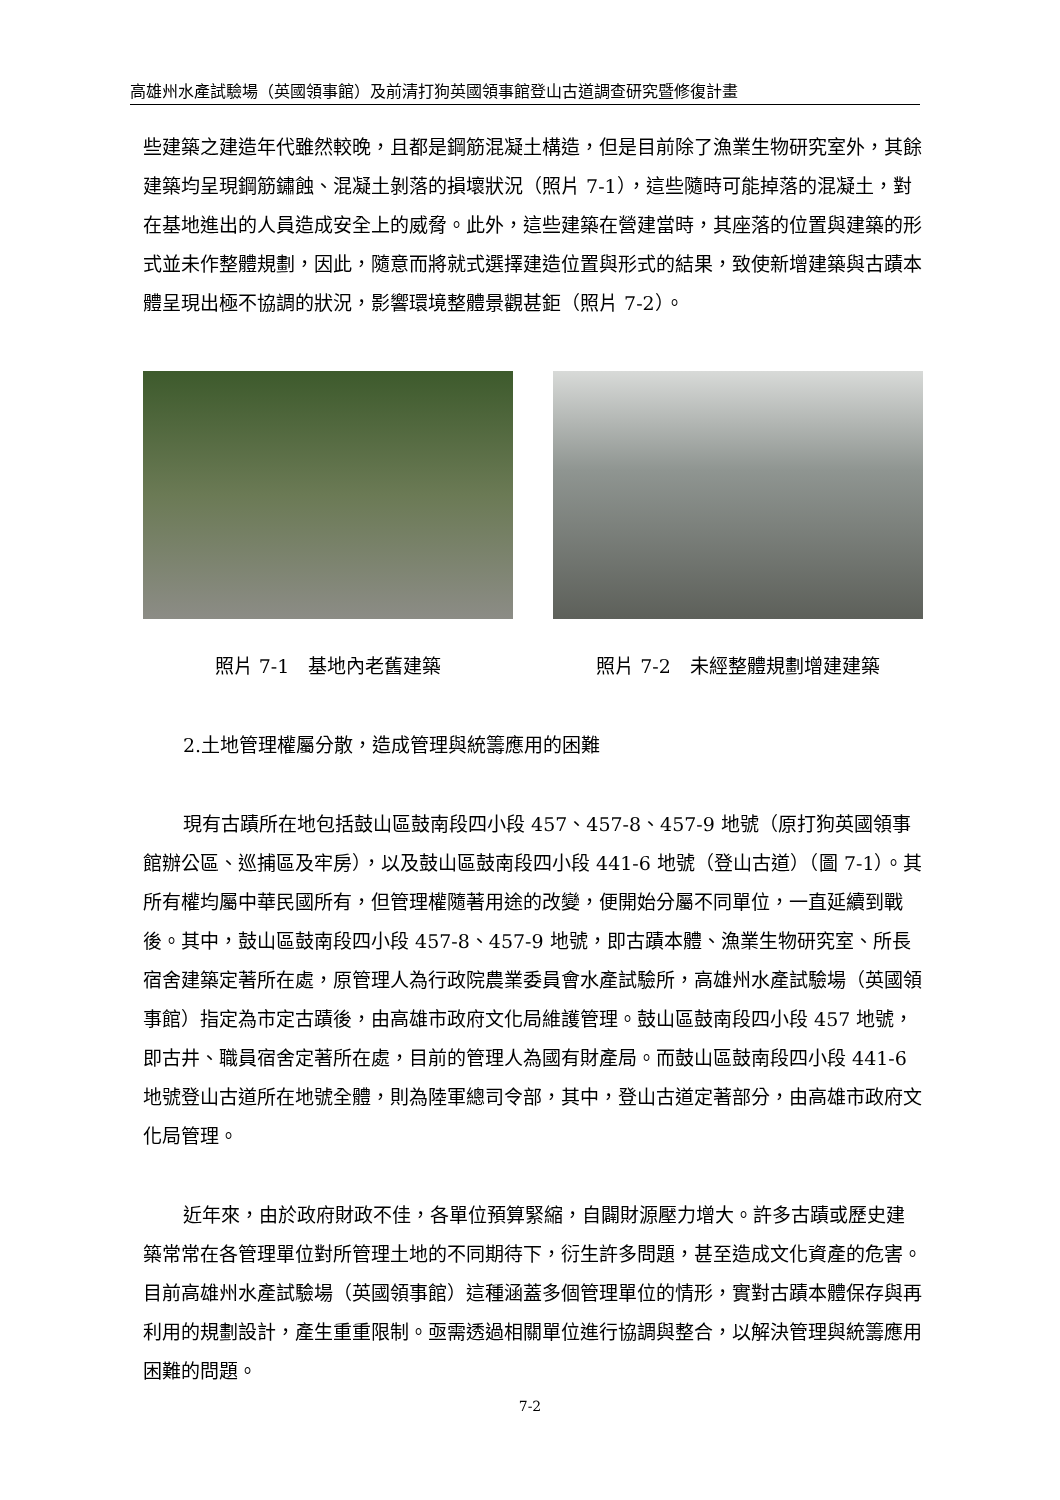高雄州水產試驗場（英國領事館）及前清打狗英國領事館登山古道調查研究暨修復計畫
些建築之建造年代雖然較晚，且都是鋼筋混凝土構造，但是目前除了漁業生物研究室外，其餘建築均呈現鋼筋鏽蝕、混凝土剝落的損壞狀況（照片 7-1），這些隨時可能掉落的混凝土，對在基地進出的人員造成安全上的威脅。此外，這些建築在營建當時，其座落的位置與建築的形式並未作整體規劃，因此，隨意而將就式選擇建造位置與形式的結果，致使新增建築與古蹟本體呈現出極不協調的狀況，影響環境整體景觀甚鉅（照片 7-2）。
照片 7-1　基地內老舊建築 照片 7-2　未經整體規劃增建建築
2.土地管理權屬分散，造成管理與統籌應用的困難
現有古蹟所在地包括鼓山區鼓南段四小段 457、457-8、457-9 地號（原打狗英國領事館辦公區、巡捕區及牢房），以及鼓山區鼓南段四小段 441-6 地號（登山古道）（圖 7-1）。其所有權均屬中華民國所有，但管理權隨著用途的改變，便開始分屬不同單位，一直延續到戰後。其中，鼓山區鼓南段四小段 457-8、457-9 地號，即古蹟本體、漁業生物研究室、所長宿舍建築定著所在處，原管理人為行政院農業委員會水產試驗所，高雄州水產試驗場（英國領事館）指定為市定古蹟後，由高雄市政府文化局維護管理。鼓山區鼓南段四小段 457 地號，即古井、職員宿舍定著所在處，目前的管理人為國有財產局。而鼓山區鼓南段四小段 441-6 地號登山古道所在地號全體，則為陸軍總司令部，其中，登山古道定著部分，由高雄市政府文化局管理。
近年來，由於政府財政不佳，各單位預算緊縮，自闢財源壓力增大。許多古蹟或歷史建築常常在各管理單位對所管理土地的不同期待下，衍生許多問題，甚至造成文化資產的危害。目前高雄州水產試驗場（英國領事館）這種涵蓋多個管理單位的情形，實對古蹟本體保存與再利用的規劃設計，產生重重限制。亟需透過相關單位進行協調與整合，以解決管理與統籌應用困難的問題。
7-2